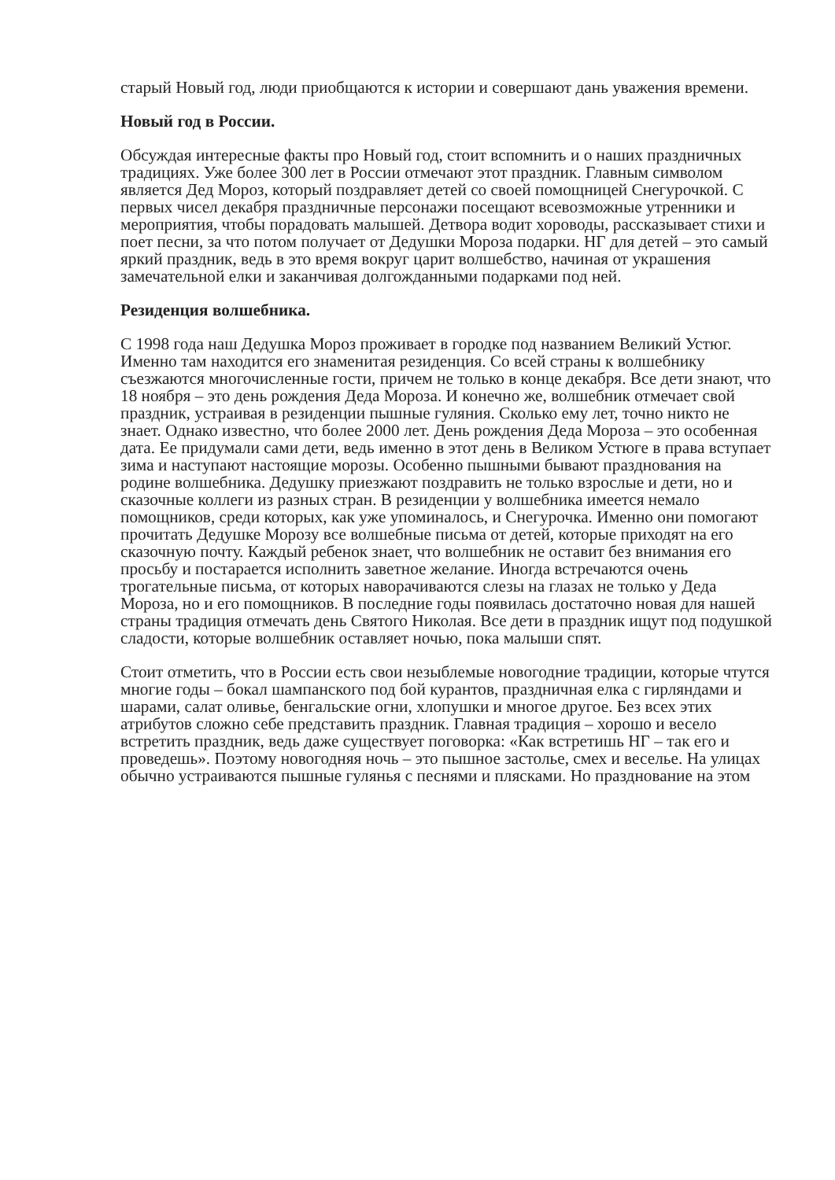старый Новый год, люди приобщаются к истории и совершают дань уважения времени.
Новый год в России.
Обсуждая интересные факты про Новый год, стоит вспомнить и о наших праздничных традициях. Уже более 300 лет в России отмечают этот праздник. Главным символом является Дед Мороз, который поздравляет детей со своей помощницей Снегурочкой. С первых чисел декабря праздничные персонажи посещают всевозможные утренники и мероприятия, чтобы порадовать малышей. Детвора водит хороводы, рассказывает стихи и поет песни, за что потом получает от Дедушки Мороза подарки. НГ для детей – это самый яркий праздник, ведь в это время вокруг царит волшебство, начиная от украшения замечательной елки и заканчивая долгожданными подарками под ней.
Резиденция волшебника.
С 1998 года наш Дедушка Мороз проживает в городке под названием Великий Устюг. Именно там находится его знаменитая резиденция. Со всей страны к волшебнику съезжаются многочисленные гости, причем не только в конце декабря. Все дети знают, что 18 ноября – это день рождения Деда Мороза. И конечно же, волшебник отмечает свой праздник, устраивая в резиденции пышные гуляния. Сколько ему лет, точно никто не знает. Однако известно, что более 2000 лет. День рождения Деда Мороза – это особенная дата. Ее придумали сами дети, ведь именно в этот день в Великом Устюге в права вступает зима и наступают настоящие морозы. Особенно пышными бывают празднования на родине волшебника. Дедушку приезжают поздравить не только взрослые и дети, но и сказочные коллеги из разных стран. В резиденции у волшебника имеется немало помощников, среди которых, как уже упоминалось, и Снегурочка. Именно они помогают прочитать Дедушке Морозу все волшебные письма от детей, которые приходят на его сказочную почту. Каждый ребенок знает, что волшебник не оставит без внимания его просьбу и постарается исполнить заветное желание. Иногда встречаются очень трогательные письма, от которых наворачиваются слезы на глазах не только у Деда Мороза, но и его помощников. В последние годы появилась достаточно новая для нашей страны традиция отмечать день Святого Николая. Все дети в праздник ищут под подушкой сладости, которые волшебник оставляет ночью, пока малыши спят.
Стоит отметить, что в России есть свои незыблемые новогодние традиции, которые чтутся многие годы – бокал шампанского под бой курантов, праздничная елка с гирляндами и шарами, салат оливье, бенгальские огни, хлопушки и многое другое. Без всех этих атрибутов сложно себе представить праздник. Главная традиция – хорошо и весело встретить праздник, ведь даже существует поговорка: «Как встретишь НГ – так его и проведешь». Поэтому новогодняя ночь – это пышное застолье, смех и веселье. На улицах обычно устраиваются пышные гулянья с песнями и плясками. Но празднование на этом